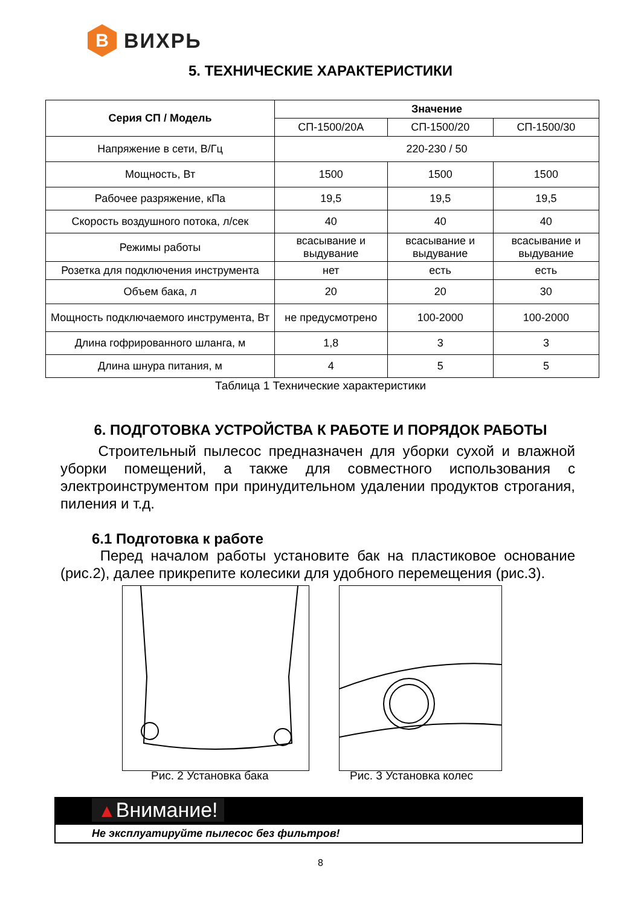В
ВИХРЬ
5. ТЕХНИЧЕСКИЕ ХАРАКТЕРИСТИКИ
| Серия СП / Модель | Значение | | |
| --- | --- | --- | --- |
| | СП-1500/20А | СП-1500/20 | СП-1500/30 |
| Напряжение в сети, В/Гц | 220-230 / 50 | | |
| Мощность, Вт | 1500 | 1500 | 1500 |
| Рабочее разряжение, кПа | 19,5 | 19,5 | 19,5 |
| Скорость воздушного потока, л/сек | 40 | 40 | 40 |
| Режимы работы | всасывание и выдувание | всасывание и выдувание | всасывание и выдувание |
| Розетка для подключения инструмента | нет | есть | есть |
| Объем бака, л | 20 | 20 | 30 |
| Мощность подключаемого инструмента, Вт | не предусмотрено | 100-2000 | 100-2000 |
| Длина гофрированного шланга, м | 1,8 | 3 | 3 |
| Длина шнура питания, м | 4 | 5 | 5 |
Таблица 1 Технические характеристики
6. ПОДГОТОВКА УСТРОЙСТВА К РАБОТЕ И ПОРЯДОК РАБОТЫ
Строительный пылесос предназначен для уборки сухой и влажной уборки помещений, а также для совместного использования с электроинструментом при принудительном удалении продуктов строгания, пиления и т.д.
6.1 Подготовка к работе
Перед началом работы установите бак на пластиковое основание (рис.2), далее прикрепите колесики для удобного перемещения (рис.3).
Рис. 2 Установка бака Рис. 3 Установка колес
▲Внимание!
Не эксплуатируйте пылесос без фильтров!
8